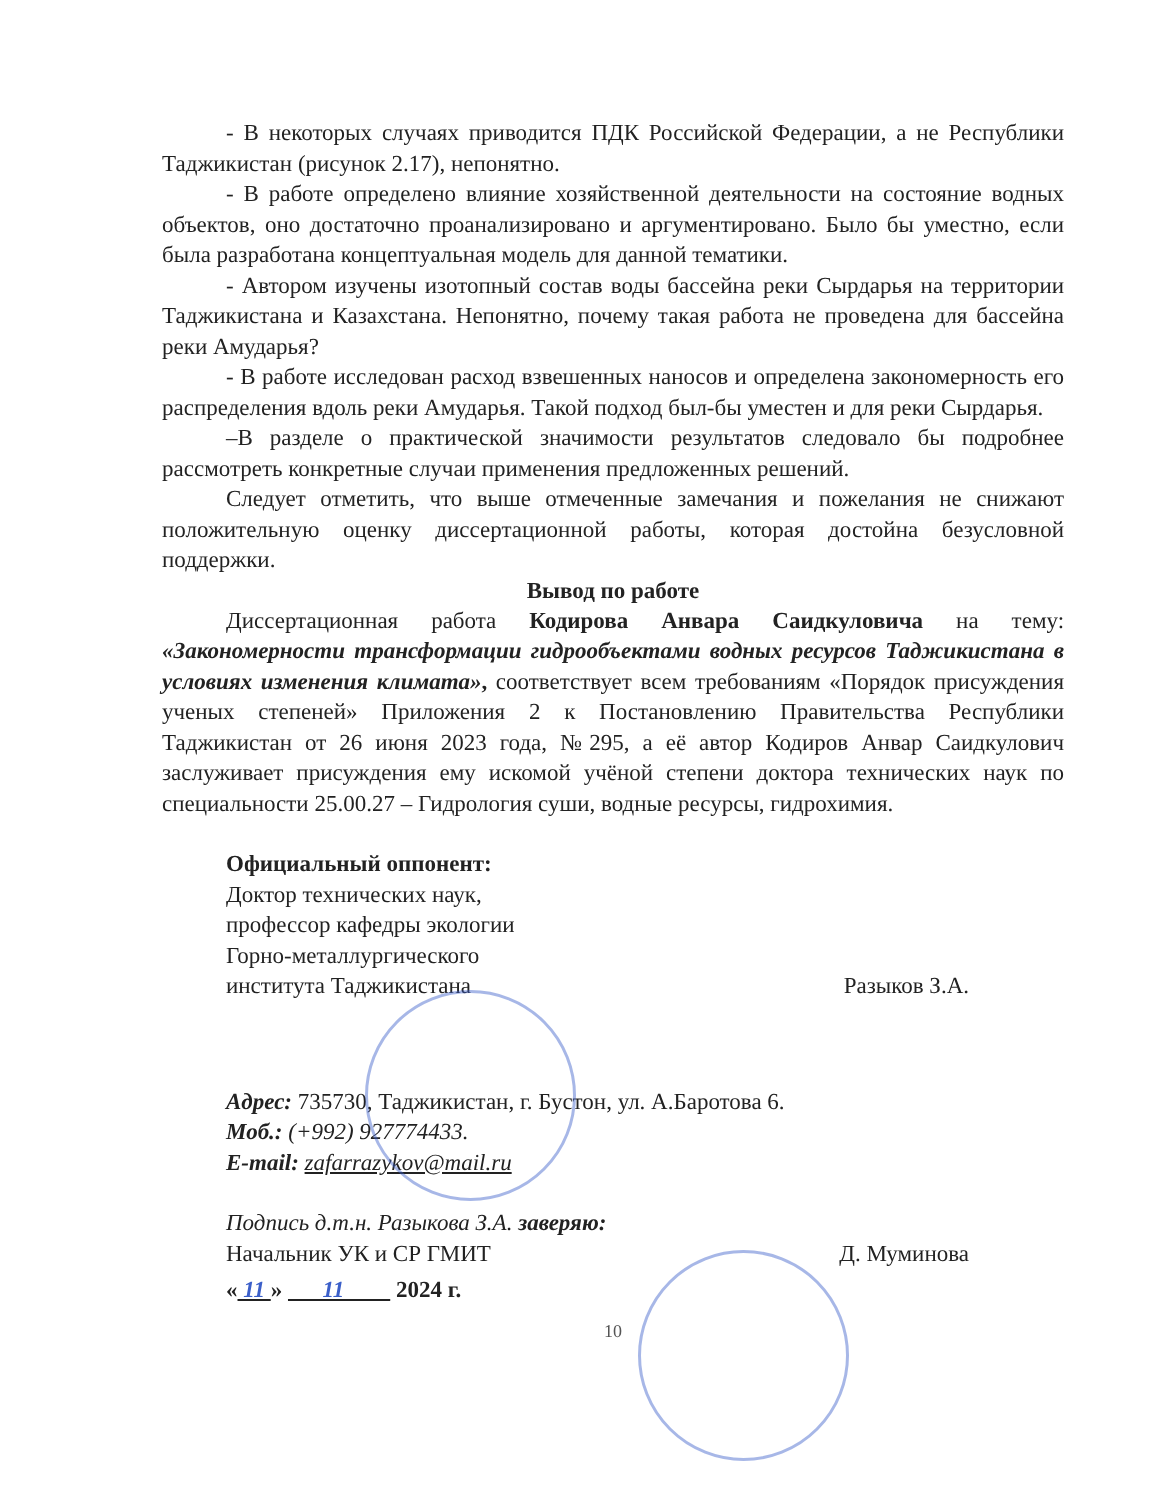- В некоторых случаях приводится ПДК Российской Федерации, а не Республики Таджикистан (рисунок 2.17), непонятно.
- В работе определено влияние хозяйственной деятельности на состояние водных объектов, оно достаточно проанализировано и аргументировано. Было бы уместно, если была разработана концептуальная модель для данной тематики.
- Автором изучены изотопный состав воды бассейна реки Сырдарья на территории Таджикистана и Казахстана. Непонятно, почему такая работа не проведена для бассейна реки Амударья?
- В работе исследован расход взвешенных наносов и определена закономерность его распределения вдоль реки Амударья. Такой подход был-бы уместен и для реки Сырдарья.
–В разделе о практической значимости результатов следовало бы подробнее рассмотреть конкретные случаи применения предложенных решений.
Следует отметить, что выше отмеченные замечания и пожелания не снижают положительную оценку диссертационной работы, которая достойна безусловной поддержки.
Вывод по работе
Диссертационная работа Кодирова Анвара Саидкуловича на тему: «Закономерности трансформации гидрообъектами водных ресурсов Таджикистана в условиях изменения климата», соответствует всем требованиям «Порядок присуждения ученых степеней» Приложения 2 к Постановлению Правительства Республики Таджикистан от 26 июня 2023 года, №295, а её автор Кодиров Анвар Саидкулович заслуживает присуждения ему искомой учёной степени доктора технических наук по специальности 25.00.27 – Гидрология суши, водные ресурсы, гидрохимия.
Официальный оппонент:
Доктор технических наук,
профессор кафедры экологии
Горно-металлургического
института Таджикистана Разыков З.А.
Адрес: 735730, Таджикистан, г. Бустон, ул. А.Баротова 6.
Моб.: (+992) 927774433.
E-mail: zafarrazykov@mail.ru
Подпись д.т.н. Разыкова З.А. заверяю:
Начальник УК и СР ГМИТ Д. Муминова
« 11 » 11 2024 г.
10